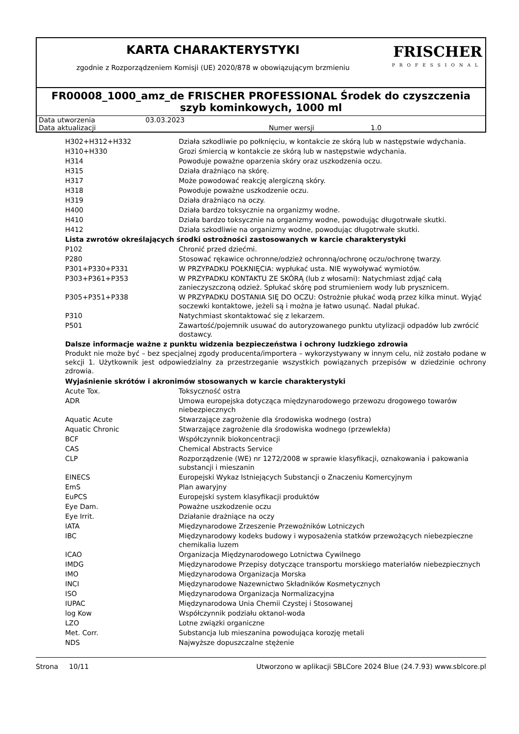KARTA CHARAKTERYSTYKI
zgodnie z Rozporządzeniem Komisji (UE) 2020/878 w obowiązującym brzmieniu
FRISCHER
PROFESSIONAL
FR00008_1000_amz_de FRISCHER PROFESSIONAL Środek do czyszczenia szyb kominkowych, 1000 ml
| Data utworzenia | 03.03.2023 | | |
| Data aktualizacji | | Numer wersji | 1.0 |
| H302+H312+H332 | Działa szkodliwie po połknięciu, w kontakcie ze skórą lub w następstwie wdychania. |
| H310+H330 | Grozi śmiercią w kontakcie ze skórą lub w następstwie wdychania. |
| H314 | Powoduje poważne oparzenia skóry oraz uszkodzenia oczu. |
| H315 | Działa drażniąco na skórę. |
| H317 | Może powodować reakcję alergiczną skóry. |
| H318 | Powoduje poważne uszkodzenie oczu. |
| H319 | Działa drażniąco na oczy. |
| H400 | Działa bardzo toksycznie na organizmy wodne. |
| H410 | Działa bardzo toksycznie na organizmy wodne, powodując długotrwałe skutki. |
| H412 | Działa szkodliwie na organizmy wodne, powodując długotrwałe skutki. |
| Lista zwrotów określających środki ostrożności zastosowanych w karcie charakterystyki | |
| P102 | Chronić przed dziećmi. |
| P280 | Stosować rękawice ochronne/odzież ochronną/ochronę oczu/ochronę twarzy. |
| P301+P330+P331 | W PRZYPADKU POŁKNIĘCIA: wypłukać usta. NIE wywoływać wymiotów. |
| P303+P361+P353 | W PRZYPADKU KONTAKTU ZE SKÓRĄ (lub z włosami): Natychmiast zdjąć całą zanieczyszczoną odzież. Spłukać skórę pod strumieniem wody lub prysznicem. |
| P305+P351+P338 | W PRZYPADKU DOSTANIA SIĘ DO OCZU: Ostrożnie płukać wodą przez kilka minut. Wyjąć soczewki kontaktowe, jeżeli są i można je łatwo usunąć. Nadal płukać. |
| P310 | Natychmiast skontaktować się z lekarzem. |
| P501 | Zawartość/pojemnik usuwać do autoryzowanego punktu utylizacji odpadów lub zwrócić dostawcy. |
| Dalsze informacje ważne z punktu widzenia bezpieczeństwa i ochrony ludzkiego zdrowia | |
Produkt nie może być – bez specjalnej zgody producenta/importera – wykorzystywany w innym celu, niż zostało podane w sekcji 1. Użytkownik jest odpowiedzialny za przestrzeganie wszystkich powiązanych przepisów w dziedzinie ochrony zdrowia.
| Wyjaśnienie skrótów i akronimów stosowanych w karcie charakterystyki | |
| Acute Tox. | Toksyczność ostra |
| ADR | Umowa europejska dotycząca międzynarodowego przewozu drogowego towarów niebezpiecznych |
| Aquatic Acute | Stwarzające zagrożenie dla środowiska wodnego (ostra) |
| Aquatic Chronic | Stwarzające zagrożenie dla środowiska wodnego (przewlekła) |
| BCF | Współczynnik biokoncentracji |
| CAS | Chemical Abstracts Service |
| CLP | Rozporządzenie (WE) nr 1272/2008 w sprawie klasyfikacji, oznakowania i pakowania substancji i mieszanin |
| EINECS | Europejski Wykaz Istniejących Substancji o Znaczeniu Komercyjnym |
| EmS | Plan awaryjny |
| EuPCS | Europejski system klasyfikacji produktów |
| Eye Dam. | Poważne uszkodzenie oczu |
| Eye Irrit. | Działanie drażniące na oczy |
| IATA | Międzynarodowe Zrzeszenie Przewoźników Lotniczych |
| IBC | Międzynarodowy kodeks budowy i wyposażenia statków przewożących niebezpieczne chemikalia luzem |
| ICAO | Organizacja Międzynarodowego Lotnictwa Cywilnego |
| IMDG | Międzynarodowe Przepisy dotyczące transportu morskiego materiałów niebezpiecznych |
| IMO | Międzynarodowa Organizacja Morska |
| INCI | Międzynarodowe Nazewnictwo Składników Kosmetycznych |
| ISO | Międzynarodowa Organizacja Normalizacyjna |
| IUPAC | Międzynarodowa Unia Chemii Czystej i Stosowanej |
| log Kow | Współczynnik podziału oktanol-woda |
| LZO | Lotne związki organiczne |
| Met. Corr. | Substancja lub mieszanina powodująca korozję metali |
| NDS | Najwyższe dopuszczalne stężenie |
Strona 10/11 Utworzono w aplikacji SBLCore 2024 Blue (24.7.93) www.sblcore.pl